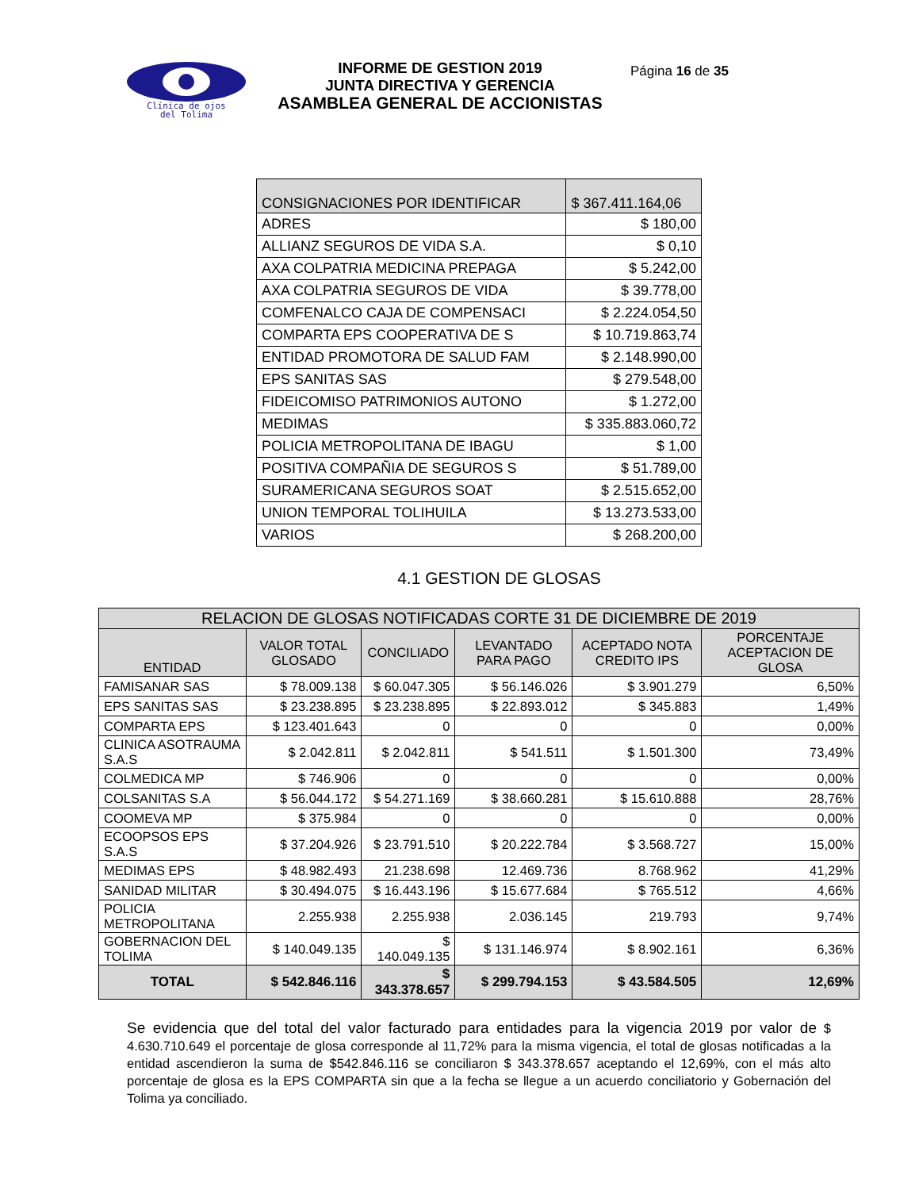Clínica de ojos
del Tolima
INFORME DE GESTION 2019
JUNTA DIRECTIVA Y GERENCIA
ASAMBLEA GENERAL DE ACCIONISTAS
Página 16 de 35
| CONSIGNACIONES POR IDENTIFICAR | $ 367.411.164,06 |
| ADRES | $ 180,00 |
| ALLIANZ SEGUROS DE VIDA S.A. | $ 0,10 |
| AXA COLPATRIA MEDICINA PREPAGA | $ 5.242,00 |
| AXA COLPATRIA SEGUROS DE VIDA | $ 39.778,00 |
| COMFENALCO CAJA DE COMPENSACI | $ 2.224.054,50 |
| COMPARTA EPS COOPERATIVA DE S | $ 10.719.863,74 |
| ENTIDAD PROMOTORA DE SALUD FAM | $ 2.148.990,00 |
| EPS SANITAS SAS | $ 279.548,00 |
| FIDEICOMISO PATRIMONIOS AUTONO | $ 1.272,00 |
| MEDIMAS | $ 335.883.060,72 |
| POLICIA METROPOLITANA DE IBAGU | $ 1,00 |
| POSITIVA COMPAÑIA DE SEGUROS S | $ 51.789,00 |
| SURAMERICANA SEGUROS SOAT | $ 2.515.652,00 |
| UNION TEMPORAL TOLIHUILA | $ 13.273.533,00 |
| VARIOS | $ 268.200,00 |
4.1 GESTION DE GLOSAS
| RELACION DE GLOSAS NOTIFICADAS CORTE 31 DE DICIEMBRE DE 2019 | | | | | |
| --- | --- | --- | --- | --- | --- |
| ENTIDAD | VALOR TOTAL GLOSADO | CONCILIADO | LEVANTADO PARA PAGO | ACEPTADO NOTA CREDITO IPS | PORCENTAJE ACEPTACION DE GLOSA |
| FAMISANAR SAS | $ 78.009.138 | $ 60.047.305 | $ 56.146.026 | $ 3.901.279 | 6,50% |
| EPS SANITAS SAS | $ 23.238.895 | $ 23.238.895 | $ 22.893.012 | $ 345.883 | 1,49% |
| COMPARTA EPS | $ 123.401.643 | 0 | 0 | 0 | 0,00% |
| CLINICA ASOTRAUMA S.A.S | $ 2.042.811 | $ 2.042.811 | $ 541.511 | $ 1.501.300 | 73,49% |
| COLMEDICA MP | $ 746.906 | 0 | 0 | 0 | 0,00% |
| COLSANITAS S.A | $ 56.044.172 | $ 54.271.169 | $ 38.660.281 | $ 15.610.888 | 28,76% |
| COOMEVA MP | $ 375.984 | 0 | 0 | 0 | 0,00% |
| ECOOPSOS EPS S.A.S | $ 37.204.926 | $ 23.791.510 | $ 20.222.784 | $ 3.568.727 | 15,00% |
| MEDIMAS EPS | $ 48.982.493 | 21.238.698 | 12.469.736 | 8.768.962 | 41,29% |
| SANIDAD MILITAR | $ 30.494.075 | $ 16.443.196 | $ 15.677.684 | $ 765.512 | 4,66% |
| POLICIA METROPOLITANA | 2.255.938 | 2.255.938 | 2.036.145 | 219.793 | 9,74% |
| GOBERNACION DEL TOLIMA | $ 140.049.135 | $ 140.049.135 | $ 131.146.974 | $ 8.902.161 | 6,36% |
| TOTAL | $ 542.846.116 | $ 343.378.657 | $ 299.794.153 | $ 43.584.505 | 12,69% |
Se evidencia que del total del valor facturado para entidades para la vigencia 2019 por valor de $ 4.630.710.649 el porcentaje de glosa corresponde al 11,72% para la misma vigencia, el total de glosas notificadas a la entidad ascendieron la suma de $542.846.116 se conciliaron $ 343.378.657 aceptando el 12,69%, con el más alto porcentaje de glosa es la EPS COMPARTA sin que a la fecha se llegue a un acuerdo conciliatorio y Gobernación del Tolima ya conciliado.